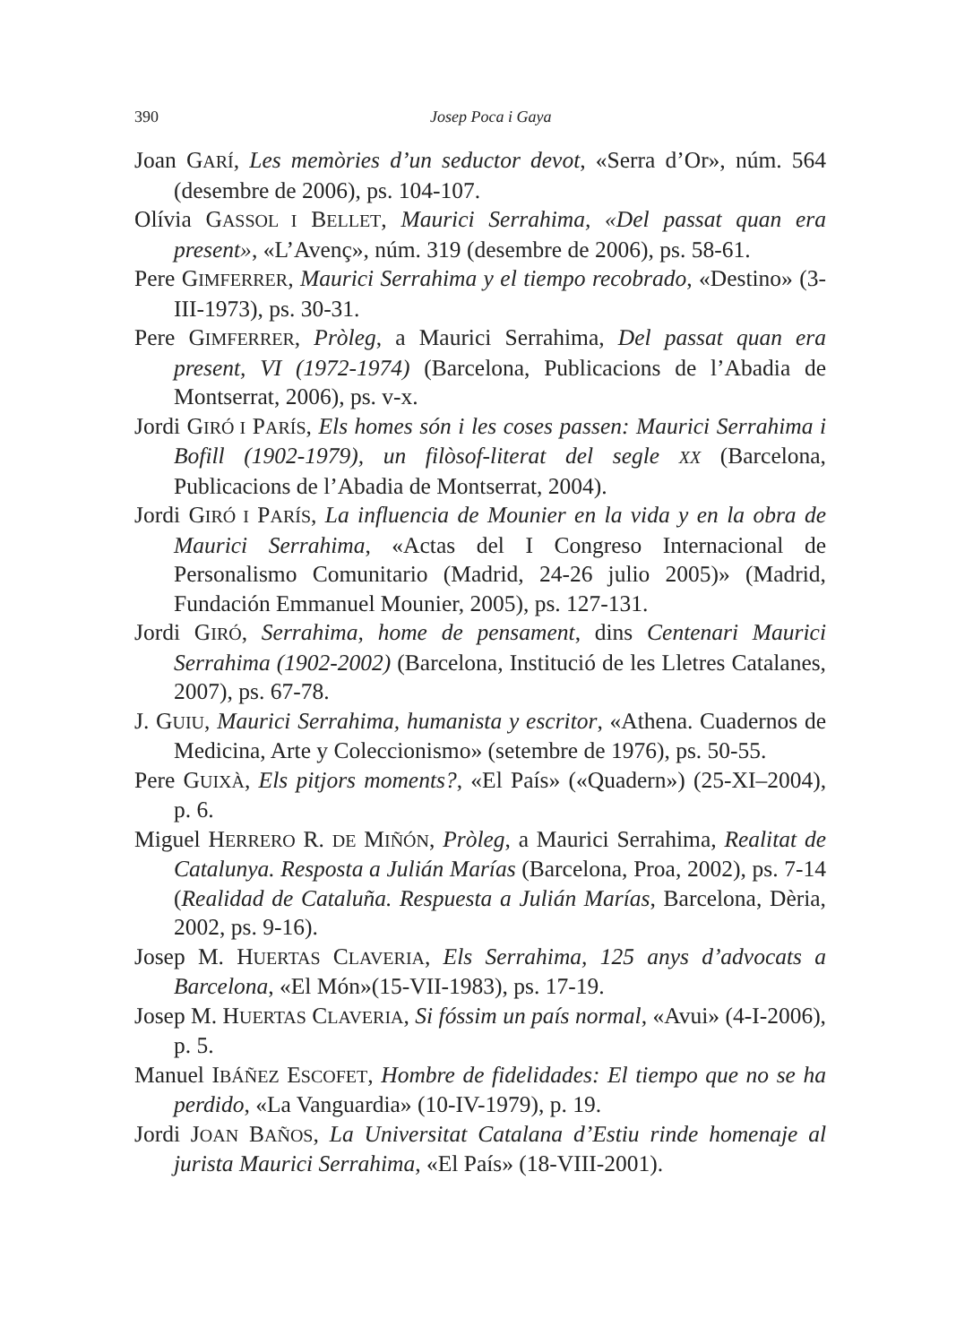390 Josep Poca i Gaya
Joan GARÍ, Les memòries d’un seductor devot, «Serra d’Or», núm. 564 (desembre de 2006), ps. 104-107.
Olívia GASSOL I BELLET, Maurici Serrahima, «Del passat quan era present», «L’Avenç», núm. 319 (desembre de 2006), ps. 58-61.
Pere GIMFERRER, Maurici Serrahima y el tiempo recobrado, «Destino» (3-III-1973), ps. 30-31.
Pere GIMFERRER, Pròleg, a Maurici Serrahima, Del passat quan era present, VI (1972-1974) (Barcelona, Publicacions de l’Abadia de Montserrat, 2006), ps. v-x.
Jordi GIRÓ I PARÍS, Els homes són i les coses passen: Maurici Serrahima i Bofill (1902-1979), un filòsof-literat del segle XX (Barcelona, Publicacions de l’Abadia de Montserrat, 2004).
Jordi GIRÓ I PARÍS, La influencia de Mounier en la vida y en la obra de Maurici Serrahima, «Actas del I Congreso Internacional de Personalismo Comunitario (Madrid, 24-26 julio 2005)» (Madrid, Fundación Emmanuel Mounier, 2005), ps. 127-131.
Jordi GIRÓ, Serrahima, home de pensament, dins Centenari Maurici Serrahima (1902-2002) (Barcelona, Institució de les Lletres Catalanes, 2007), ps. 67-78.
J. GUIU, Maurici Serrahima, humanista y escritor, «Athena. Cuadernos de Medicina, Arte y Coleccionismo» (setembre de 1976), ps. 50-55.
Pere GUIXÀ, Els pitjors moments?, «El País» («Quadern») (25-XI–2004), p. 6.
Miguel HERRERO R. DE MIÑÓN, Pròleg, a Maurici Serrahima, Realitat de Catalunya. Resposta a Julián Marías (Barcelona, Proa, 2002), ps. 7-14 (Realidad de Cataluña. Respuesta a Julián Marías, Barcelona, Dèria, 2002, ps. 9-16).
Josep M. HUERTAS CLAVERIA, Els Serrahima, 125 anys d’advocats a Barcelona, «El Món»(15-VII-1983), ps. 17-19.
Josep M. HUERTAS CLAVERIA, Si fóssim un país normal, «Avui» (4-I-2006), p. 5.
Manuel IBÁÑEZ ESCOFET, Hombre de fidelidades: El tiempo que no se ha perdido, «La Vanguardia» (10-IV-1979), p. 19.
Jordi JOAN BAÑOS, La Universitat Catalana d’Estiu rinde homenaje al jurista Maurici Serrahima, «El País» (18-VIII-2001).